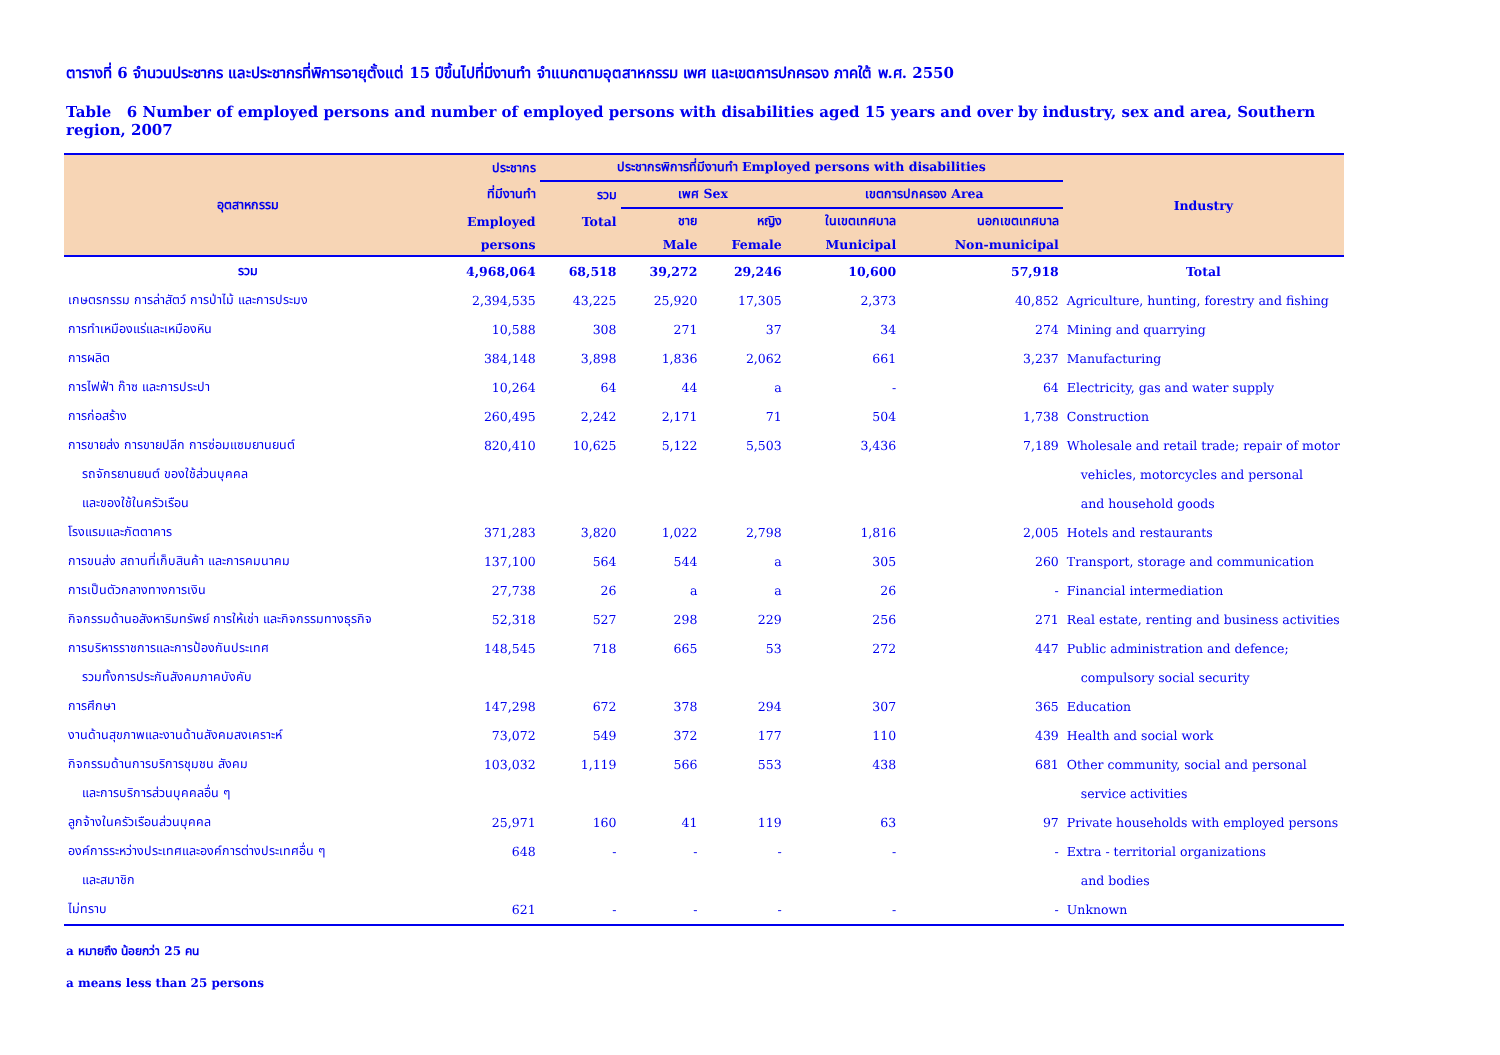ตารางที่ 6 จำนวนประชากร และประชากรที่พิการอายุตั้งแต่ 15 ปีขึ้นไปที่มีงานทำ จำแนกตามอุตสาหกรรม เพศ และเขตการปกครอง ภาคใต้ พ.ศ. 2550
Table 6 Number of employed persons and number of employed persons with disabilities aged 15 years and over by industry, sex and area, Southern region, 2007
| อุตสาหกรรม | ประชากร | ประชากรพิการที่มีงานทำ Employed persons with disabilities | | | | | Industry |
| --- | --- | --- | --- | --- | --- | --- | --- |
| | ที่มีงานทำ | รวม | เพศ Sex | | เขตการปกครอง Area | | |
| | Employed | Total | ชาย | หญิง | ในเขตเทศบาล | นอกเขตเทศบาล | |
| | persons | | Male | Female | Municipal | Non-municipal | |
| รวม | 4,968,064 | 68,518 | 39,272 | 29,246 | 10,600 | 57,918 | Total |
| เกษตรกรรม การล่าสัตว์ การป่าไม้ และการประมง | 2,394,535 | 43,225 | 25,920 | 17,305 | 2,373 | 40,852 | Agriculture, hunting, forestry and fishing |
| การทำเหมืองแร่และเหมืองหิน | 10,588 | 308 | 271 | 37 | 34 | 274 | Mining and quarrying |
| การผลิต | 384,148 | 3,898 | 1,836 | 2,062 | 661 | 3,237 | Manufacturing |
| การไฟฟ้า ก๊าซ และการประปา | 10,264 | 64 | 44 | a | - | 64 | Electricity, gas and water supply |
| การก่อสร้าง | 260,495 | 2,242 | 2,171 | 71 | 504 | 1,738 | Construction |
| การขายส่ง การขายปลีก การซ่อมแซมยานยนต์ | 820,410 | 10,625 | 5,122 | 5,503 | 3,436 | 7,189 | Wholesale and retail trade; repair of motor |
| รถจักรยานยนต์ ของใช้ส่วนบุคคล | | | | | | | vehicles, motorcycles and personal |
| และของใช้ในครัวเรือน | | | | | | | and household goods |
| โรงแรมและภัตตาคาร | 371,283 | 3,820 | 1,022 | 2,798 | 1,816 | 2,005 | Hotels and restaurants |
| การขนส่ง สถานที่เก็บสินค้า และการคมนาคม | 137,100 | 564 | 544 | a | 305 | 260 | Transport, storage and communication |
| การเป็นตัวกลางทางการเงิน | 27,738 | 26 | a | a | 26 | - | Financial intermediation |
| กิจกรรมด้านอสังหาริมทรัพย์ การให้เช่า และกิจกรรมทางธุรกิจ | 52,318 | 527 | 298 | 229 | 256 | 271 | Real estate, renting and business activities |
| การบริหารราชการและการป้องกันประเทศ | 148,545 | 718 | 665 | 53 | 272 | 447 | Public administration and defence; |
| รวมทั้งการประกันสังคมภาคบังคับ | | | | | | | compulsory social security |
| การศึกษา | 147,298 | 672 | 378 | 294 | 307 | 365 | Education |
| งานด้านสุขภาพและงานด้านสังคมสงเคราะห์ | 73,072 | 549 | 372 | 177 | 110 | 439 | Health and social work |
| กิจกรรมด้านการบริการชุมชน สังคม | 103,032 | 1,119 | 566 | 553 | 438 | 681 | Other community, social and personal |
| และการบริการส่วนบุคคลอื่น ๆ | | | | | | | service activities |
| ลูกจ้างในครัวเรือนส่วนบุคคล | 25,971 | 160 | 41 | 119 | 63 | 97 | Private households with employed persons |
| องค์การระหว่างประเทศและองค์การต่างประเทศอื่น ๆ | 648 | - | - | - | - | - | Extra - territorial organizations |
| และสมาชิก | | | | | | | and bodies |
| ไม่ทราบ | 621 | - | - | - | - | - | Unknown |
a หมายถึง น้อยกว่า 25 คน
a means less than 25 persons